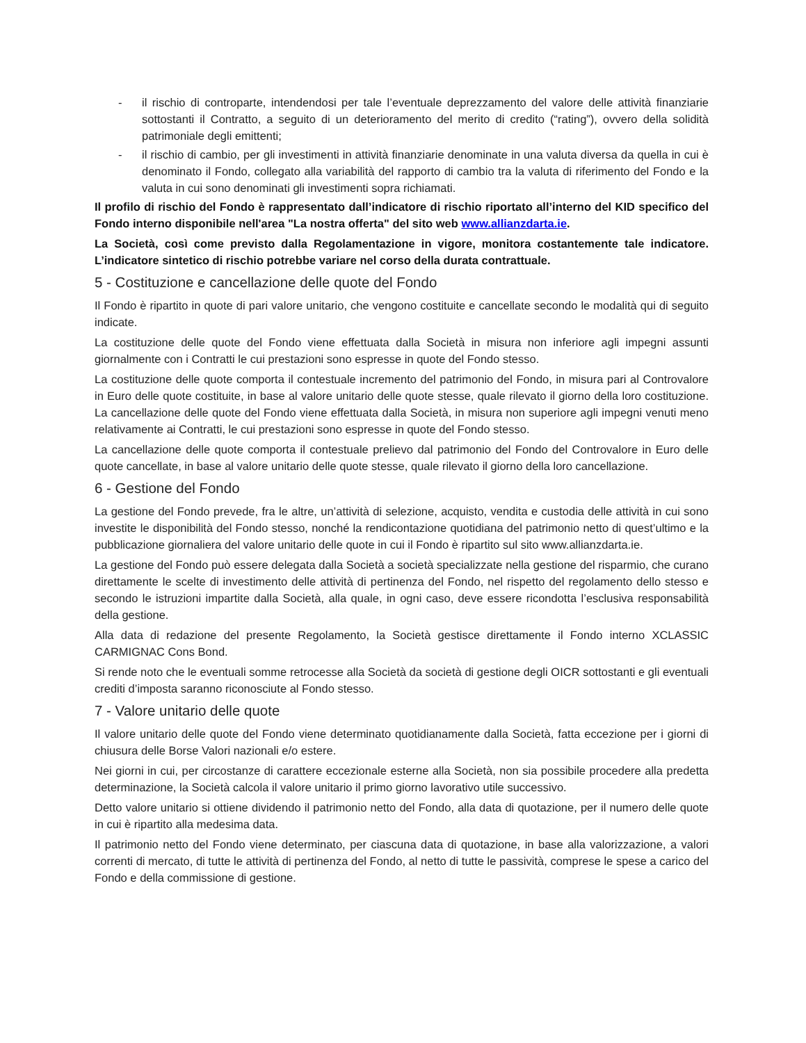- il rischio di controparte, intendendosi per tale l’eventuale deprezzamento del valore delle attività finanziarie sottostanti il Contratto, a seguito di un deterioramento del merito di credito (“rating”), ovvero della solidità patrimoniale degli emittenti;
- il rischio di cambio, per gli investimenti in attività finanziarie denominate in una valuta diversa da quella in cui è denominato il Fondo, collegato alla variabilità del rapporto di cambio tra la valuta di riferimento del Fondo e la valuta in cui sono denominati gli investimenti sopra richiamati.
Il profilo di rischio del Fondo è rappresentato dall’indicatore di rischio riportato all’interno del KID specifico del Fondo interno disponibile nell'area "La nostra offerta" del sito web www.allianzdarta.ie.
La Società, così come previsto dalla Regolamentazione in vigore, monitora costantemente tale indicatore. L’indicatore sintetico di rischio potrebbe variare nel corso della durata contrattuale.
5 - Costituzione e cancellazione delle quote del Fondo
Il Fondo è ripartito in quote di pari valore unitario, che vengono costituite e cancellate secondo le modalità qui di seguito indicate.
La costituzione delle quote del Fondo viene effettuata dalla Società in misura non inferiore agli impegni assunti giornalmente con i Contratti le cui prestazioni sono espresse in quote del Fondo stesso.
La costituzione delle quote comporta il contestuale incremento del patrimonio del Fondo, in misura pari al Controvalore in Euro delle quote costituite, in base al valore unitario delle quote stesse, quale rilevato il giorno della loro costituzione. La cancellazione delle quote del Fondo viene effettuata dalla Società, in misura non superiore agli impegni venuti meno relativamente ai Contratti, le cui prestazioni sono espresse in quote del Fondo stesso.
La cancellazione delle quote comporta il contestuale prelievo dal patrimonio del Fondo del Controvalore in Euro delle quote cancellate, in base al valore unitario delle quote stesse, quale rilevato il giorno della loro cancellazione.
6 - Gestione del Fondo
La gestione del Fondo prevede, fra le altre, un’attività di selezione, acquisto, vendita e custodia delle attività in cui sono investite le disponibilità del Fondo stesso, nonché la rendicontazione quotidiana del patrimonio netto di quest’ultimo e la pubblicazione giornaliera del valore unitario delle quote in cui il Fondo è ripartito sul sito www.allianzdarta.ie.
La gestione del Fondo può essere delegata dalla Società a società specializzate nella gestione del risparmio, che curano direttamente le scelte di investimento delle attività di pertinenza del Fondo, nel rispetto del regolamento dello stesso e secondo le istruzioni impartite dalla Società, alla quale, in ogni caso, deve essere ricondotta l’esclusiva responsabilità della gestione.
Alla data di redazione del presente Regolamento, la Società gestisce direttamente il Fondo interno XCLASSIC CARMIGNAC Cons Bond.
Si rende noto che le eventuali somme retrocesse alla Società da società di gestione degli OICR sottostanti e gli eventuali crediti d’imposta saranno riconosciute al Fondo stesso.
7 - Valore unitario delle quote
Il valore unitario delle quote del Fondo viene determinato quotidianamente dalla Società, fatta eccezione per i giorni di chiusura delle Borse Valori nazionali e/o estere.
Nei giorni in cui, per circostanze di carattere eccezionale esterne alla Società, non sia possibile procedere alla predetta determinazione, la Società calcola il valore unitario il primo giorno lavorativo utile successivo.
Detto valore unitario si ottiene dividendo il patrimonio netto del Fondo, alla data di quotazione, per il numero delle quote in cui è ripartito alla medesima data.
Il patrimonio netto del Fondo viene determinato, per ciascuna data di quotazione, in base alla valorizzazione, a valori correnti di mercato, di tutte le attività di pertinenza del Fondo, al netto di tutte le passività, comprese le spese a carico del Fondo e della commissione di gestione.